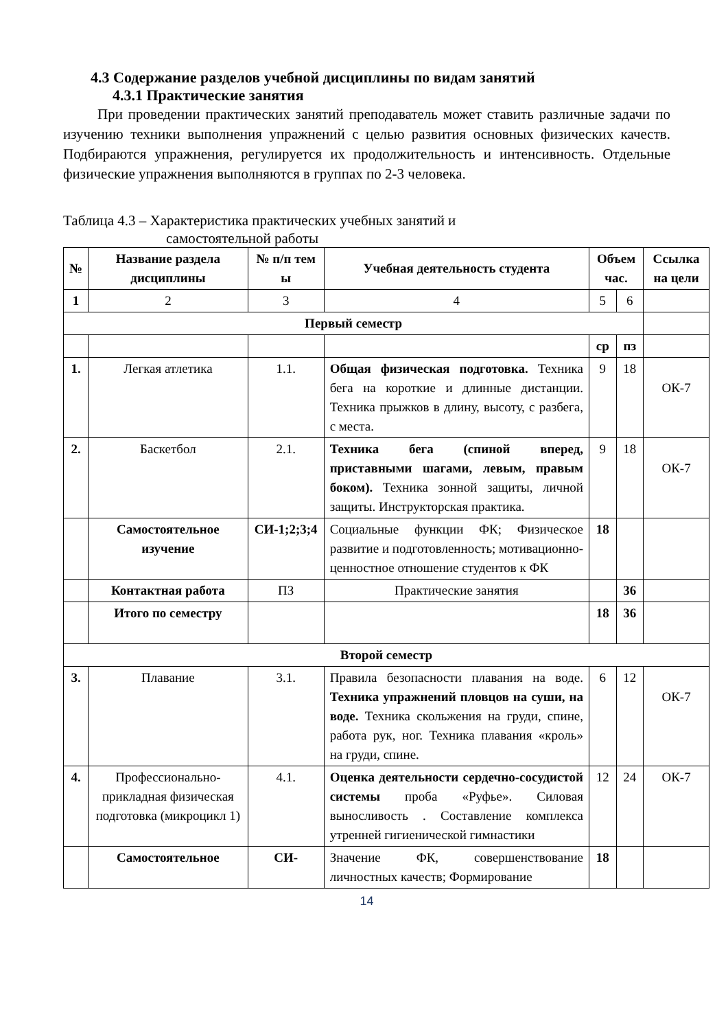4.3 Содержание разделов учебной дисциплины по видам занятий
4.3.1 Практические занятия
При проведении практических занятий преподаватель может ставить различные задачи по изучению техники выполнения упражнений с целью развития основных физических качеств. Подбираются упражнения, регулируется их продолжительность и интенсивность. Отдельные физические упражнения выполняются в группах по 2-3 человека.
Таблица 4.3 – Характеристика практических учебных занятий и
самостоятельной работы
| № | Название раздела дисциплины | № п/п тем ы | Учебная деятельность студента | Объем час. | | Ссылка на цели |
| --- | --- | --- | --- | --- | --- | --- |
| 1 | 2 | 3 | 4 | 5 | 6 | |
| Первый семестр | | | | | | |
| | | | | ср | пз | |
| 1. | Легкая атлетика | 1.1. | Общая физическая подготовка. Техника бега на короткие и длинные дистанции. Техника прыжков в длину, высоту, с разбега, с места. | 9 | 18 | ОК-7 |
| 2. | Баскетбол | 2.1. | Техника бега (спиной вперед, приставными шагами, левым, правым боком). Техника зонной защиты, личной защиты. Инструкторская практика. | 9 | 18 | ОК-7 |
| | Самостоятельное изучение | СИ-1;2;3;4 | Социальные функции ФК; Физическое развитие и подготовленность; мотивационно-ценностное отношение студентов к ФК | 18 | | |
| | Контактная работа | ПЗ | Практические занятия | | 36 | |
| | Итого по семестру | | | 18 | 36 | |
| Второй семестр | | | | | | |
| 3. | Плавание | 3.1. | Правила безопасности плавания на воде. Техника упражнений пловцов на суши, на воде. Техника скольжения на груди, спине, работа рук, ног. Техника плавания «кроль» на груди, спине. | 6 | 12 | ОК-7 |
| 4. | Профессионально-прикладная физическая подготовка (микроцикл 1) | 4.1. | Оценка деятельности сердечно-сосудистой системы проба «Руфье». Силовая выносливость . Составление комплекса утренней гигиенической гимнастики | 12 | 24 | ОК-7 |
| | Самостоятельное | СИ- | Значение ФК, совершенствование личностных качеств; Формирование | 18 | | |
14